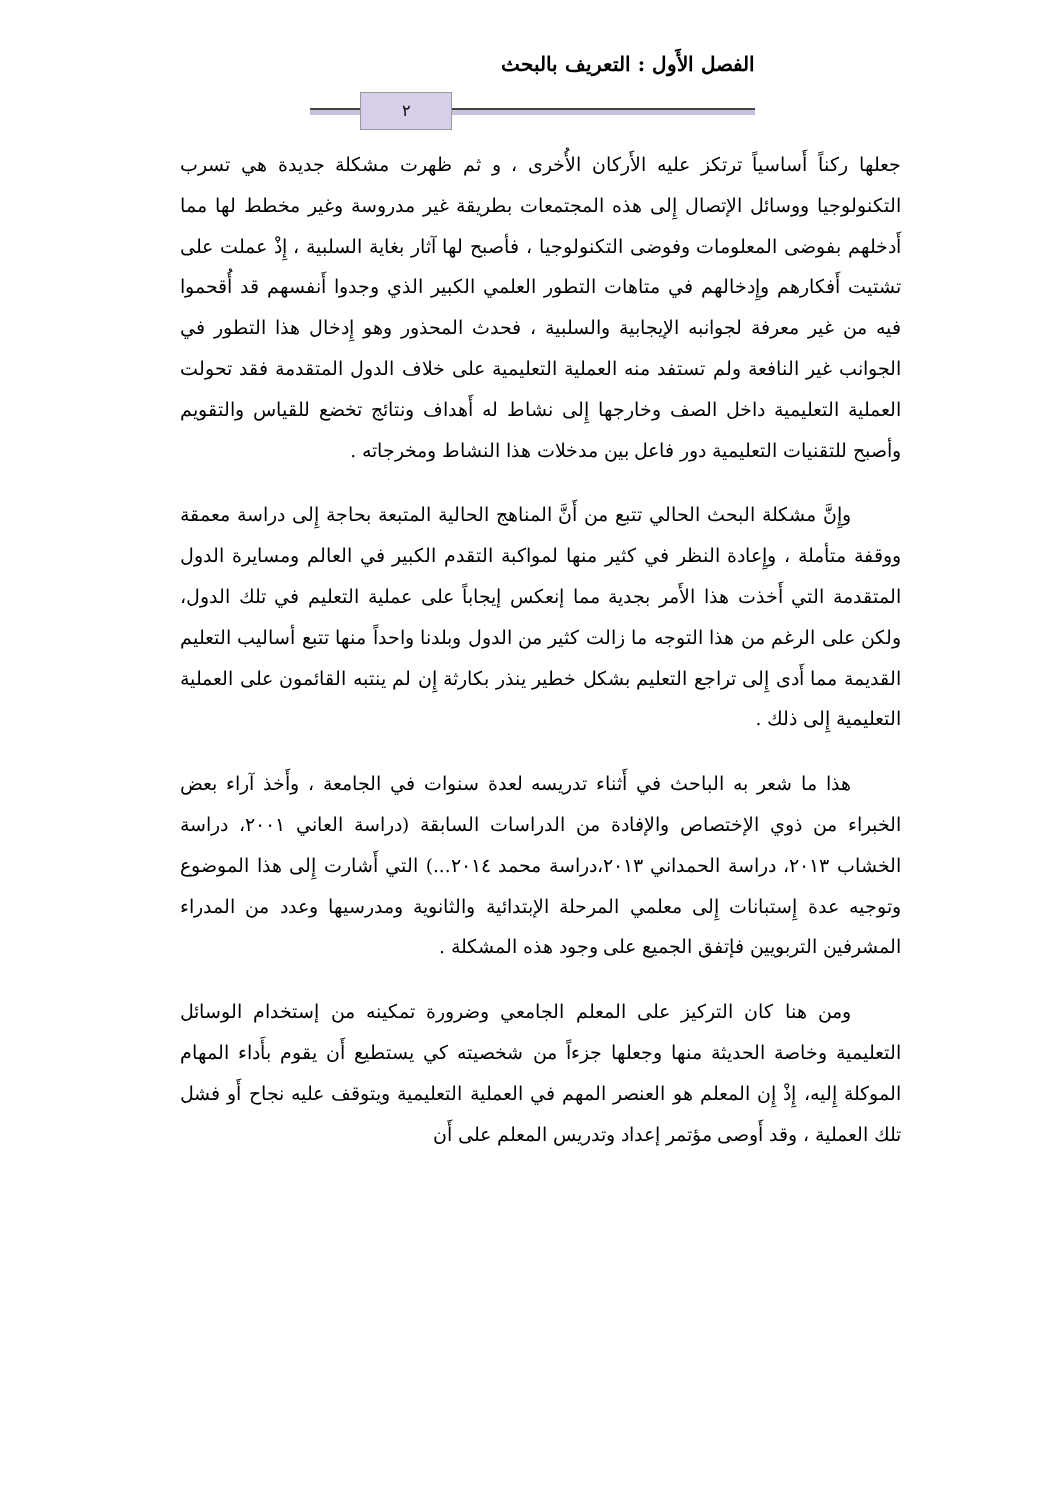الفصل الأَول : التعريف بالبحث
٢
جعلها ركناً أَساسياً ترتكز عليه الأَركان الأُخرى ، و ثم ظهرت مشكلة جديدة هي تسرب التكنولوجيا ووسائل الإتصال إِلى هذه المجتمعات بطريقة غير مدروسة وغير مخطط لها مما أَدخلهم بفوضى المعلومات وفوضى التكنولوجيا ، فأصبح لها آثار بغاية السلبية ، إِذْ عملت على تشتيت أَفكارهم وإِدخالهم في متاهات التطور العلمي الكبير الذي وجدوا أَنفسهم قد أُقحموا فيه من غير معرفة لجوانبه الإيجابية والسلبية ، فحدث المحذور وهو إِدخال هذا التطور في الجوانب غير النافعة ولم تستفد منه العملية التعليمية على خلاف الدول المتقدمة فقد تحولت العملية التعليمية داخل الصف وخارجها إِلى نشاط له أَهداف ونتائج تخضع للقياس والتقويم وأصبح للتقنيات التعليمية دور فاعل بين مدخلات هذا النشاط ومخرجاته .
وإِنَّ مشكلة البحث الحالي تتبع من أَنَّ المناهج الحالية المتبعة بحاجة إِلى دراسة معمقة ووقفة متأملة ، وإِعادة النظر في كثير منها لمواكبة التقدم الكبير في العالم ومسايرة الدول المتقدمة التي أَخذت هذا الأَمر بجدية مما إنعكس إيجاباً على عملية التعليم في تلك الدول، ولكن على الرغم من هذا التوجه ما زالت كثير من الدول وبلدنا واحداً منها تتبع أساليب التعليم القديمة مما أَدى إِلى تراجع التعليم بشكل خطير ينذر بكارثة إِن لم ينتبه القائمون على العملية التعليمية إِلى ذلك .
هذا ما شعر به الباحث في أَثناء تدريسه لعدة سنوات في الجامعة ، وأَخذ آراء بعض الخبراء من ذوي الإختصاص والإفادة من الدراسات السابقة (دراسة العاني ٢٠٠١، دراسة الخشاب ٢٠١٣، دراسة الحمداني ٢٠١٣،دراسة محمد ٢٠١٤...) التي أَشارت إِلى هذا الموضوع وتوجيه عدة إِستبانات إِلى معلمي المرحلة الإبتدائية والثانوية ومدرسيها وعدد من المدراء المشرفين التربويين فإتفق الجميع على وجود هذه المشكلة .
ومن هنا كان التركيز على المعلم الجامعي وضرورة تمكينه من إستخدام الوسائل التعليمية وخاصة الحديثة منها وجعلها جزءاً من شخصيته كي يستطيع أَن يقوم بأَداء المهام الموكلة إِليه، إِذْ إِن المعلم هو العنصر المهم في العملية التعليمية ويتوقف عليه نجاح أَو فشل تلك العملية ، وقد أَوصى مؤتمر إعداد وتدريس المعلم على أَن